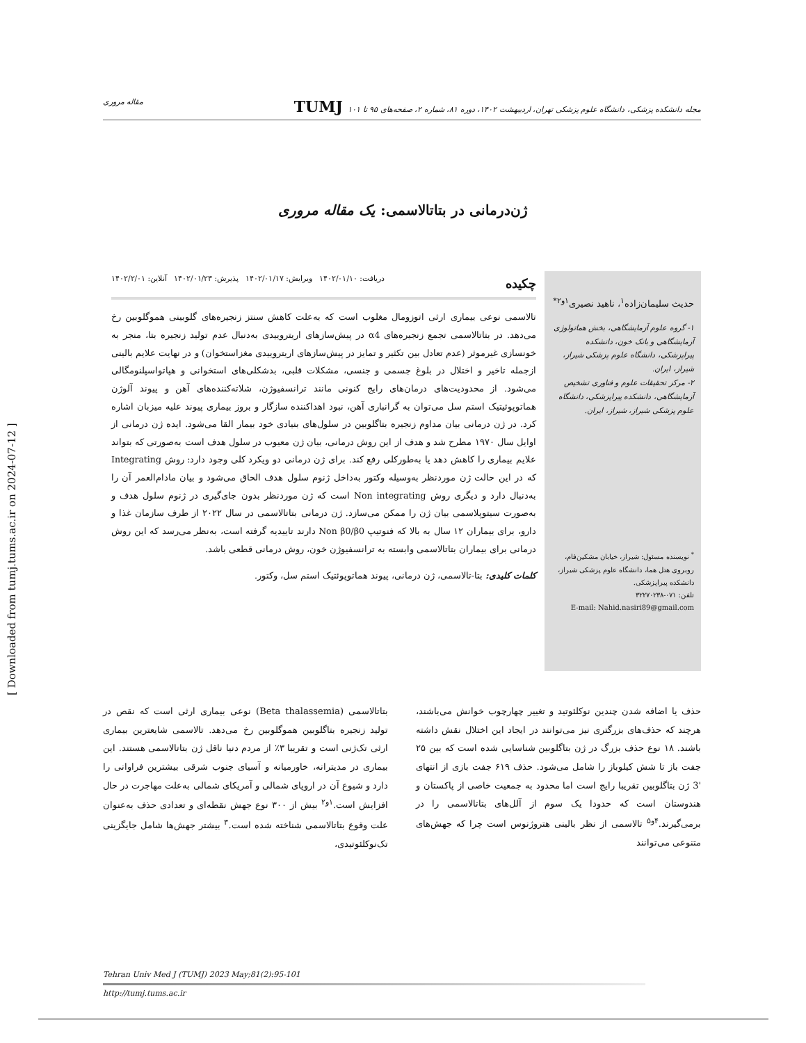[ Downloaded from tumj.tums.ac.ir on 2024-07-12 ]
مقاله مروری مجله دانشکده پزشکی، دانشگاه علوم پزشکی تهران، اردیبهشت ۱۴۰۲، دوره ۸۱، شماره ۲، صفحه‌های ۹۵ تا ۱۰۱ TUMJ
ژن‌درمانی در بتاتالاسمی: یک مقاله مروری
حدیث سلیمان‌زاده<sup>۱</sup>، ناهید نصیری<sup>۱و۲*</sup>
۱- گروه علوم آزمایشگاهی، بخش هماتولوژی آزمایشگاهی و بانک خون، دانشکده پیراپزشکی، دانشگاه علوم پزشکی شیراز، شیراز، ایران.
۲- مرکز تحقیقات علوم و فناوری تشخیص آزمایشگاهی، دانشکده پیراپزشکی، دانشگاه علوم پزشکی شیراز، شیراز، ایران.
<sup>*</sup> نویسنده مسئول: شیراز، خیابان مشکین‌فام، روبروی هتل هما، دانشگاه علوم پزشکی شیراز، دانشکده پیراپزشکی.
تلفن: ۰۷۱-۳۲۲۷۰۲۳۸
E-mail: Nahid.nasiri89@gmail.com
چکیده دریافت: ۱۴۰۲/۰۱/۱۰ ویرایش: ۱۴۰۲/۰۱/۱۷ پذیرش: ۱۴۰۲/۰۱/۲۳ آنلاین: ۱۴۰۲/۲/۰۱
تالاسمی نوعی بیماری ارثی اتوزومال مغلوب است که به‌علت کاهش سنتز زنجیره‌های گلوبینی هموگلوبین رخ می‌دهد. در بتاتالاسمی تجمع زنجیره‌های α4 در پیش‌سازهای اریتروییدی به‌دنبال عدم تولید زنجیره بتا، منجر به خونسازی غیرموثر (عدم تعادل بین تکثیر و تمایز در پیش‌سازهای اریتروییدی مغزاستخوان) و در نهایت علایم بالینی ازجمله تاخیر و اختلال در بلوغ جسمی و جنسی، مشکلات قلبی، بدشکلی‌های استخوانی و هپاتواسپلنومگالی می‌شود. از محدودیت‌های درمان‌های رایج کنونی مانند ترانسفیوژن، شلاته‌کننده‌های آهن و پیوند آلوژن هماتوپوئیتیک استم سل می‌توان به گرانباری آهن، نبود اهداکننده سازگار و بروز بیماری پیوند علیه میزبان اشاره کرد. در ژن درمانی بیان مداوم زنجیره بتاگلوبین در سلول‌های بنیادی خود بیمار القا می‌شود. ایده ژن درمانی از اوایل سال ۱۹۷۰ مطرح شد و هدف از این روش درمانی، بیان ژن معیوب در سلول هدف است به‌صورتی که بتواند علایم بیماری را کاهش دهد یا به‌طورکلی رفع کند. برای ژن درمانی دو ویکرد کلی وجود دارد: روش Integrating که در این حالت ژن موردنظر به‌وسیله وکتور به‌داخل ژنوم سلول هدف الحاق می‌شود و بیان مادام‌العمر آن را به‌دنبال دارد و دیگری روش Non integrating است که ژن موردنظر بدون جای‌گیری در ژنوم سلول هدف و به‌صورت سیتوپلاسمی بیان ژن را ممکن می‌سازد. ژن درمانی بتاتالاسمی در سال ۲۰۲۲ از طرف سازمان غذا و دارو، برای بیماران ۱۲ سال به بالا که فنوتیپ Non β0/β0 دارند تاییدیه گرفته است، به‌نظر می‌رسد که این روش درمانی برای بیماران بتاتالاسمی وابسته به ترانسفیوژن خون، روش درمانی قطعی باشد.
کلمات کلیدی: بتا-تالاسمی، ژن درمانی، پیوند هماتوپوئتیک استم سل، وکتور.
بتاتالاسمی (Beta thalassemia) نوعی بیماری ارثی است که نقص در تولید زنجیره بتاگلوبین هموگلوبین رخ می‌دهد. تالاسمی شایعترین بیماری ارثی تک‌ژنی است و تقریبا ۳٪ از مردم دنیا ناقل ژن بتاتالاسمی هستند. این بیماری در مدیترانه، خاورمیانه و آسیای جنوب شرقی بیشترین فراوانی را دارد و شیوع آن در اروپای شمالی و آمریکای شمالی به‌علت مهاجرت در حال افزایش است.<sup>۱و۲</sup> بیش از ۳۰۰ نوع جهش نقطه‌ای و تعدادی حذف به‌عنوان علت وقوع بتاتالاسمی شناخته شده است.<sup>۳</sup> بیشتر جهش‌ها شامل جایگزینی تک‌نوکلئوتیدی،
حذف یا اضافه شدن چندین نوکلئوتید و تغییر چهارچوب خوانش می‌باشند، هرچند که حذف‌های بزرگتری نیز می‌توانند در ایجاد این اختلال نقش داشته باشند. ۱۸ نوع حذف بزرگ در ژن بتاگلوبین شناسایی شده است که بین ۲۵ جفت باز تا شش کیلوباز را شامل می‌شود. حذف ۶۱۹ جفت بازی از انتهای '3 ژن بتاگلوبین تقریبا رایج است اما محدود به جمعیت خاصی از پاکستان و هندوستان است که حدودا یک سوم از آلل‌های بتاتالاسمی را در برمی‌گیرند.<sup>۴و۵</sup> تالاسمی از نظر بالینی هتروژنوس است چرا که جهش‌های متنوعی می‌توانند
Tehran Univ Med J (TUMJ) 2023 May;81(2):95-101
http://tumj.tums.ac.ir